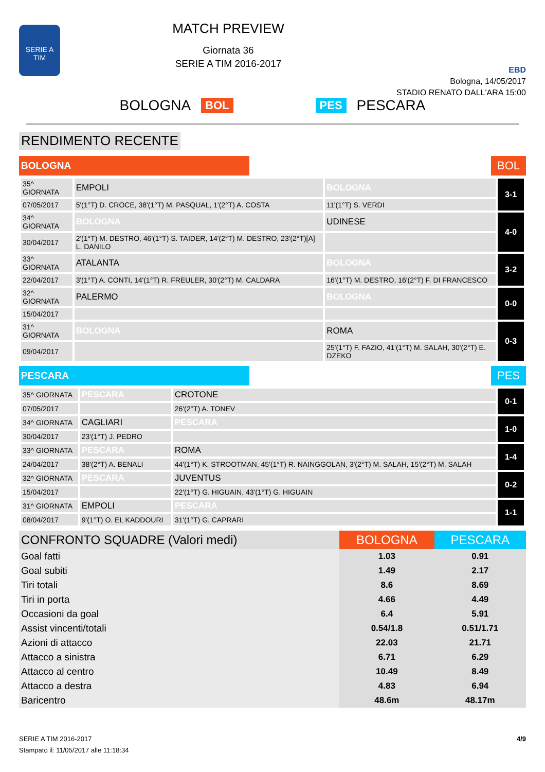SERIE A
TIM
MATCH PREVIEW
Giornata 36
SERIE A TIM 2016-2017
EBD
Bologna, 14/05/2017
STADIO RENATO DALL'ARA 15:00
BOLOGNA BOL PES PESCARA
RENDIMENTO RECENTE
BOLOGNA
BOL
| 35^ GIORNATA | EMPOLI | BOLOGNA | 3-1 |
| 07/05/2017 | 5'(1°T) D. CROCE, 38'(1°T) M. PASQUAL, 1'(2°T) A. COSTA | 11'(1°T) S. VERDI | |
| 34^ GIORNATA | BOLOGNA | UDINESE | 4-0 |
| 30/04/2017 | 2'(1°T) M. DESTRO, 46'(1°T) S. TAIDER, 14'(2°T) M. DESTRO, 23'(2°T)[A] L. DANILO | | |
| 33^ GIORNATA | ATALANTA | BOLOGNA | 3-2 |
| 22/04/2017 | 3'(1°T) A. CONTI, 14'(1°T) R. FREULER, 30'(2°T) M. CALDARA | 16'(1°T) M. DESTRO, 16'(2°T) F. DI FRANCESCO | |
| 32^ GIORNATA | PALERMO | BOLOGNA | 0-0 |
| 15/04/2017 | | | |
| 31^ GIORNATA | BOLOGNA | ROMA | 0-3 |
| 09/04/2017 | | 25'(1°T) F. FAZIO, 41'(1°T) M. SALAH, 30'(2°T) E. DZEKO | |
PESCARA
PES
| 35^ GIORNATA | PESCARA | CROTONE | 0-1 |
| 07/05/2017 | | 26'(2°T) A. TONEV | |
| 34^ GIORNATA | CAGLIARI | PESCARA | 1-0 |
| 30/04/2017 | 23'(1°T) J. PEDRO | | |
| 33^ GIORNATA | PESCARA | ROMA | 1-4 |
| 24/04/2017 | 38'(2°T) A. BENALI | 44'(1°T) K. STROOTMAN, 45'(1°T) R. NAINGGOLAN, 3'(2°T) M. SALAH, 15'(2°T) M. SALAH | |
| 32^ GIORNATA | PESCARA | JUVENTUS | 0-2 |
| 15/04/2017 | | 22'(1°T) G. HIGUAIN, 43'(1°T) G. HIGUAIN | |
| 31^ GIORNATA | EMPOLI | PESCARA | 1-1 |
| 08/04/2017 | 9'(1°T) O. EL KADDOURI | 31'(1°T) G. CAPRARI | |
| CONFRONTO SQUADRE (Valori medi) | BOLOGNA | PESCARA |
| --- | --- | --- |
| Goal fatti | 1.03 | 0.91 |
| Goal subiti | 1.49 | 2.17 |
| Tiri totali | 8.6 | 8.69 |
| Tiri in porta | 4.66 | 4.49 |
| Occasioni da goal | 6.4 | 5.91 |
| Assist vincenti/totali | 0.54/1.8 | 0.51/1.71 |
| Azioni di attacco | 22.03 | 21.71 |
| Attacco a sinistra | 6.71 | 6.29 |
| Attacco al centro | 10.49 | 8.49 |
| Attacco a destra | 4.83 | 6.94 |
| Baricentro | 48.6m | 48.17m |
SERIE A TIM 2016-2017
Stampato il: 11/05/2017 alle 11:18:34
4/9